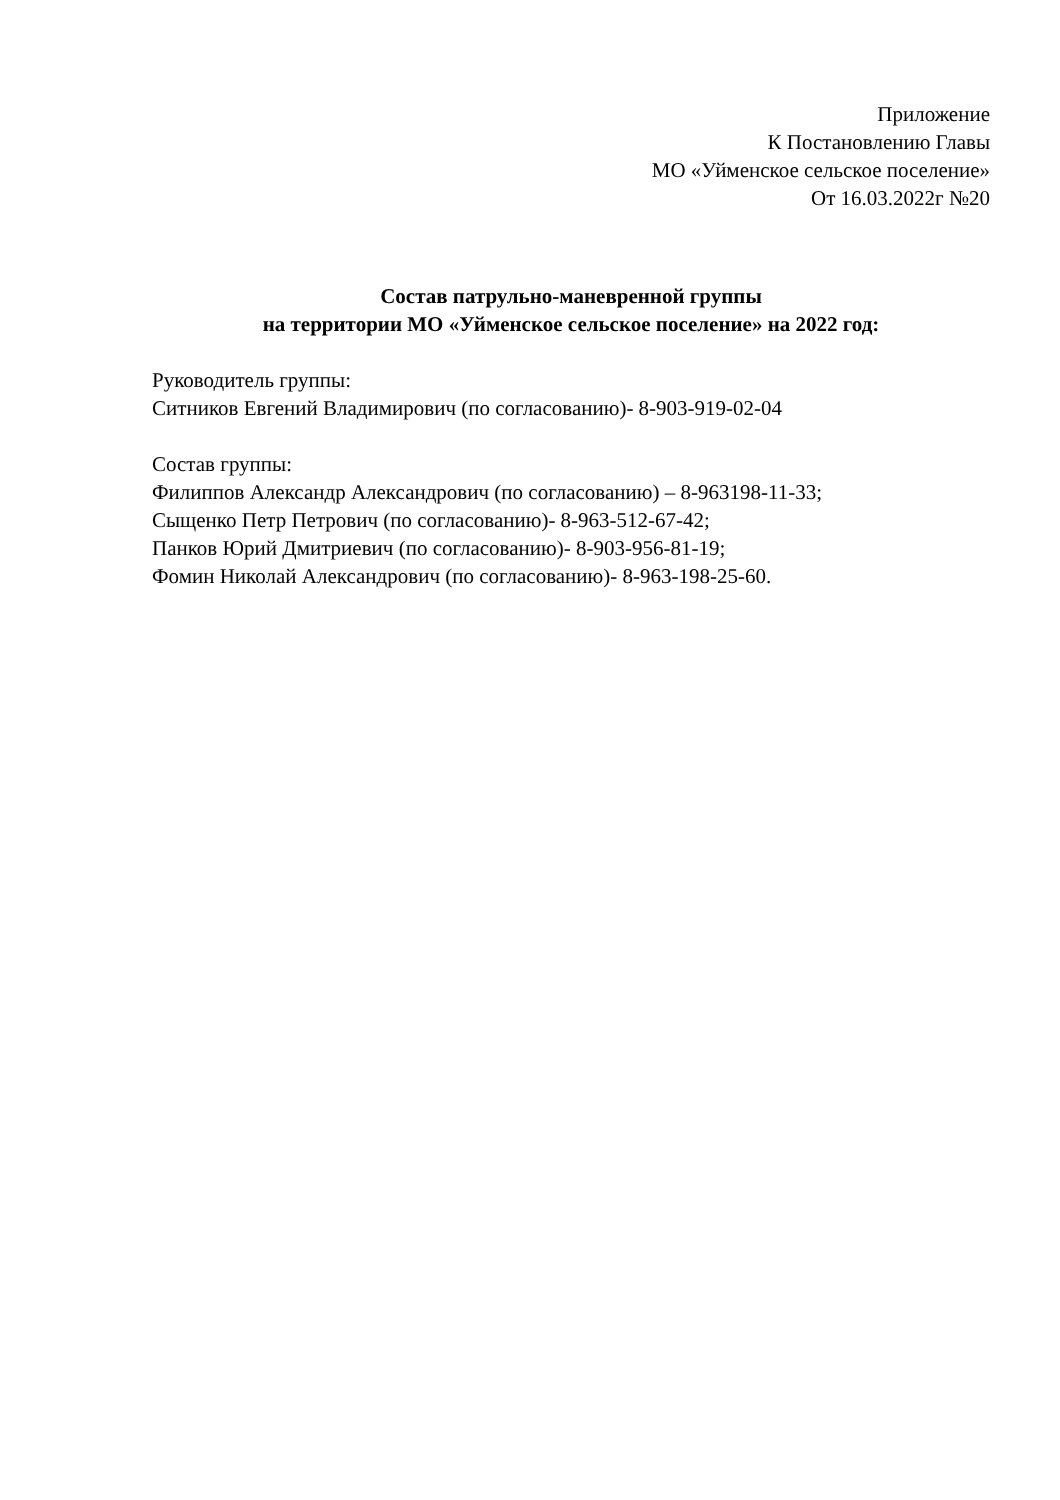Приложение
К Постановлению Главы
МО «Уйменское сельское поселение»
От 16.03.2022г №20
Состав патрульно-маневренной группы
на территории МО «Уйменское сельское поселение» на 2022 год:
Руководитель группы:
Ситников Евгений Владимирович (по согласованию)- 8-903-919-02-04
Состав группы:
Филиппов Александр Александрович (по согласованию) – 8-963198-11-33;
Сыщенко Петр Петрович (по согласованию)- 8-963-512-67-42;
Панков Юрий Дмитриевич (по согласованию)- 8-903-956-81-19;
Фомин Николай Александрович (по согласованию)- 8-963-198-25-60.